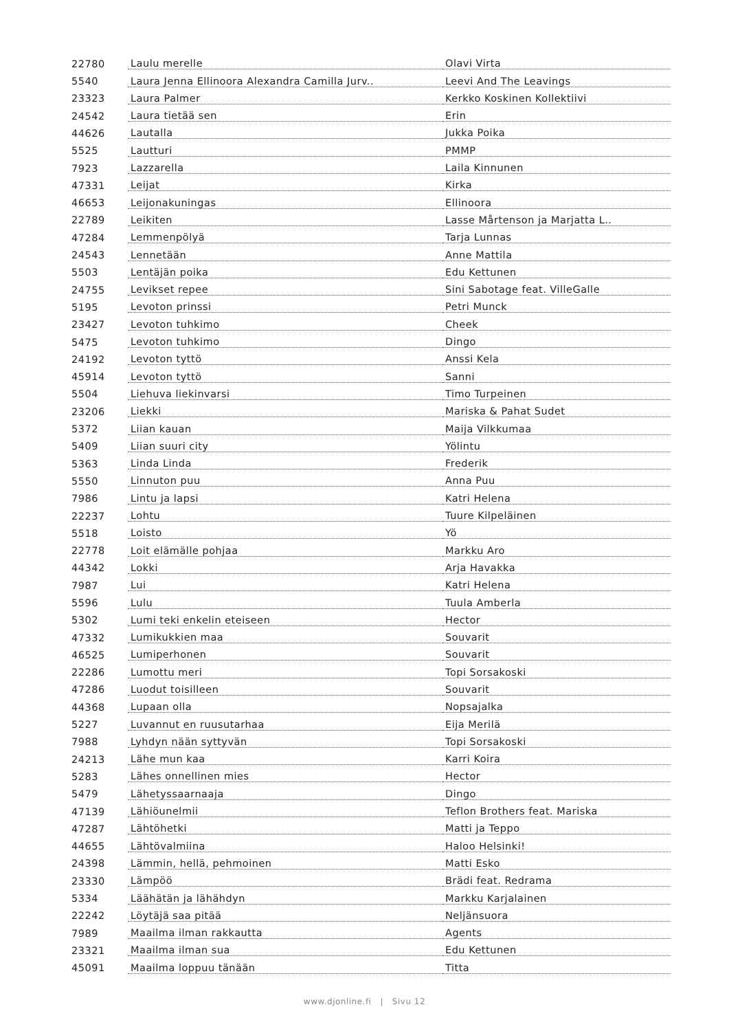| 22780 | Laulu merelle | Olavi Virta |
| 5540 | Laura Jenna Ellinoora Alexandra Camilla Jurv.. | Leevi And The Leavings |
| 23323 | Laura Palmer | Kerkko Koskinen Kollektiivi |
| 24542 | Laura tietää sen | Erin |
| 44626 | Lautalla | Jukka Poika |
| 5525 | Lautturi | PMMP |
| 7923 | Lazzarella | Laila Kinnunen |
| 47331 | Leijat | Kirka |
| 46653 | Leijonakuningas | Ellinoora |
| 22789 | Leikiten | Lasse Mårtenson ja Marjatta L.. |
| 47284 | Lemmenpölyä | Tarja Lunnas |
| 24543 | Lennetään | Anne Mattila |
| 5503 | Lentäjän poika | Edu Kettunen |
| 24755 | Levikset repee | Sini Sabotage feat. VilleGalle |
| 5195 | Levoton prinssi | Petri Munck |
| 23427 | Levoton tuhkimo | Cheek |
| 5475 | Levoton tuhkimo | Dingo |
| 24192 | Levoton tyttö | Anssi Kela |
| 45914 | Levoton tyttö | Sanni |
| 5504 | Liehuva liekinvarsi | Timo Turpeinen |
| 23206 | Liekki | Mariska & Pahat Sudet |
| 5372 | Liian kauan | Maija Vilkkumaa |
| 5409 | Liian suuri city | Yölintu |
| 5363 | Linda Linda | Frederik |
| 5550 | Linnuton puu | Anna Puu |
| 7986 | Lintu ja lapsi | Katri Helena |
| 22237 | Lohtu | Tuure Kilpeläinen |
| 5518 | Loisto | Yö |
| 22778 | Loit elämälle pohjaa | Markku Aro |
| 44342 | Lokki | Arja Havakka |
| 7987 | Lui | Katri Helena |
| 5596 | Lulu | Tuula Amberla |
| 5302 | Lumi teki enkelin eteiseen | Hector |
| 47332 | Lumikukkien maa | Souvarit |
| 46525 | Lumiperhonen | Souvarit |
| 22286 | Lumottu meri | Topi Sorsakoski |
| 47286 | Luodut toisilleen | Souvarit |
| 44368 | Lupaan olla | Nopsajalka |
| 5227 | Luvannut en ruusutarhaa | Eija Merilä |
| 7988 | Lyhdyn nään syttyvän | Topi Sorsakoski |
| 24213 | Lähe mun kaa | Karri Koira |
| 5283 | Lähes onnellinen mies | Hector |
| 5479 | Lähetyssaarnaaja | Dingo |
| 47139 | Lähiöunelmii | Teflon Brothers feat. Mariska |
| 47287 | Lähtöhetki | Matti ja Teppo |
| 44655 | Lähtövalmiina | Haloo Helsinki! |
| 24398 | Lämmin, hellä, pehmoinen | Matti Esko |
| 23330 | Lämpöö | Brädi feat. Redrama |
| 5334 | Läähätän ja lähähdyn | Markku Karjalainen |
| 22242 | Löytäjä saa pitää | Neljänsuora |
| 7989 | Maailma ilman rakkautta | Agents |
| 23321 | Maailma ilman sua | Edu Kettunen |
| 45091 | Maailma loppuu tänään | Titta |
www.djonline.fi | Sivu 12